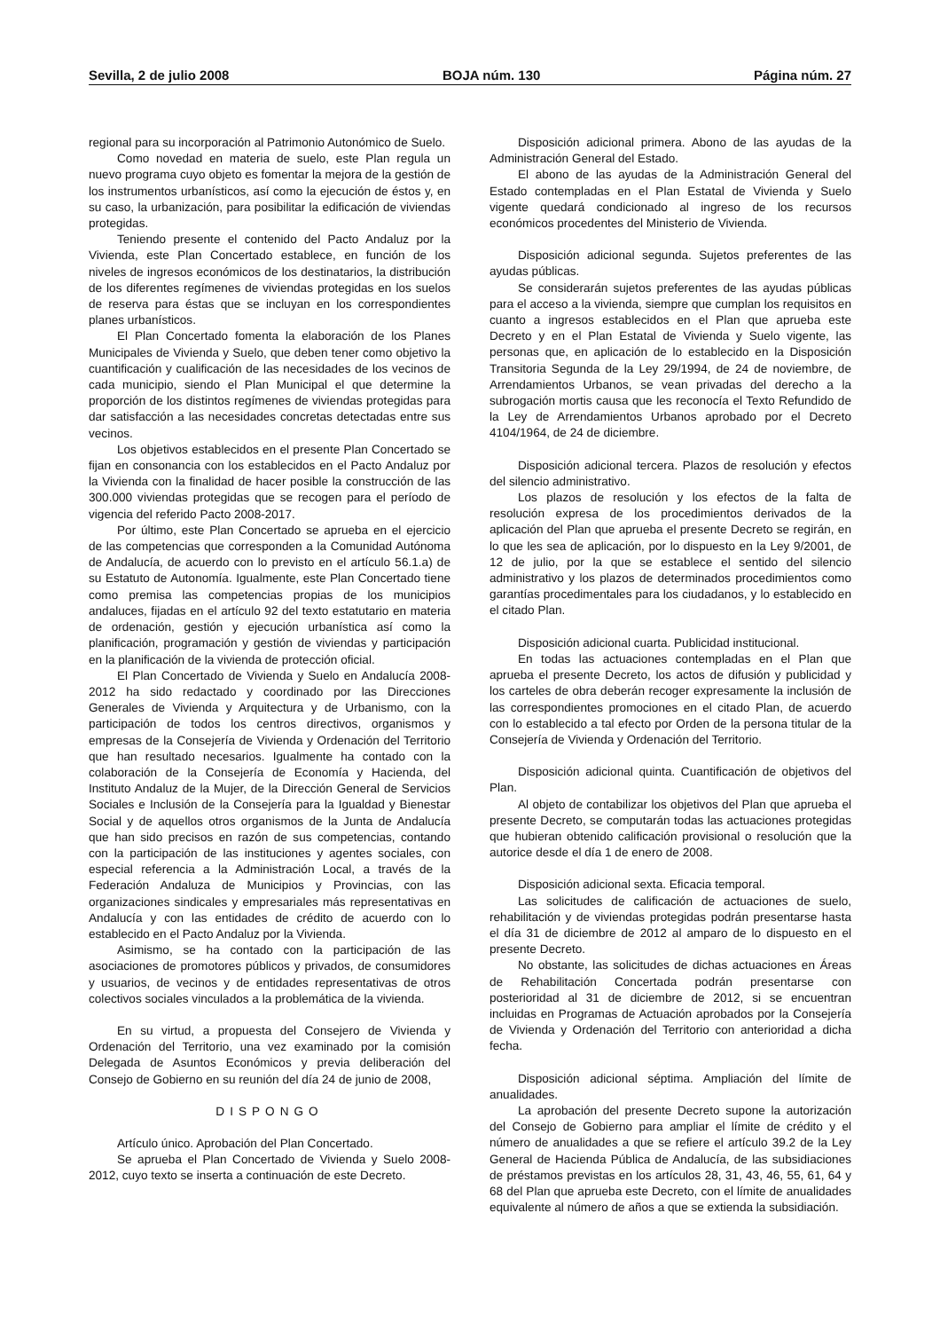Sevilla, 2 de julio 2008 BOJA núm. 130 Página núm. 27
regional para su incorporación al Patrimonio Autonómico de Suelo.
Como novedad en materia de suelo, este Plan regula un nuevo programa cuyo objeto es fomentar la mejora de la gestión de los instrumentos urbanísticos, así como la ejecución de éstos y, en su caso, la urbanización, para posibilitar la edificación de viviendas protegidas.
Teniendo presente el contenido del Pacto Andaluz por la Vivienda, este Plan Concertado establece, en función de los niveles de ingresos económicos de los destinatarios, la distribución de los diferentes regímenes de viviendas protegidas en los suelos de reserva para éstas que se incluyan en los correspondientes planes urbanísticos.
El Plan Concertado fomenta la elaboración de los Planes Municipales de Vivienda y Suelo, que deben tener como objetivo la cuantificación y cualificación de las necesidades de los vecinos de cada municipio, siendo el Plan Municipal el que determine la proporción de los distintos regímenes de viviendas protegidas para dar satisfacción a las necesidades concretas detectadas entre sus vecinos.
Los objetivos establecidos en el presente Plan Concertado se fijan en consonancia con los establecidos en el Pacto Andaluz por la Vivienda con la finalidad de hacer posible la construcción de las 300.000 viviendas protegidas que se recogen para el período de vigencia del referido Pacto 2008-2017.
Por último, este Plan Concertado se aprueba en el ejercicio de las competencias que corresponden a la Comunidad Autónoma de Andalucía, de acuerdo con lo previsto en el artículo 56.1.a) de su Estatuto de Autonomía. Igualmente, este Plan Concertado tiene como premisa las competencias propias de los municipios andaluces, fijadas en el artículo 92 del texto estatutario en materia de ordenación, gestión y ejecución urbanística así como la planificación, programación y gestión de viviendas y participación en la planificación de la vivienda de protección oficial.
El Plan Concertado de Vivienda y Suelo en Andalucía 2008-2012 ha sido redactado y coordinado por las Direcciones Generales de Vivienda y Arquitectura y de Urbanismo, con la participación de todos los centros directivos, organismos y empresas de la Consejería de Vivienda y Ordenación del Territorio que han resultado necesarios. Igualmente ha contado con la colaboración de la Consejería de Economía y Hacienda, del Instituto Andaluz de la Mujer, de la Dirección General de Servicios Sociales e Inclusión de la Consejería para la Igualdad y Bienestar Social y de aquellos otros organismos de la Junta de Andalucía que han sido precisos en razón de sus competencias, contando con la participación de las instituciones y agentes sociales, con especial referencia a la Administración Local, a través de la Federación Andaluza de Municipios y Provincias, con las organizaciones sindicales y empresariales más representativas en Andalucía y con las entidades de crédito de acuerdo con lo establecido en el Pacto Andaluz por la Vivienda.
Asimismo, se ha contado con la participación de las asociaciones de promotores públicos y privados, de consumidores y usuarios, de vecinos y de entidades representativas de otros colectivos sociales vinculados a la problemática de la vivienda.
En su virtud, a propuesta del Consejero de Vivienda y Ordenación del Territorio, una vez examinado por la comisión Delegada de Asuntos Económicos y previa deliberación del Consejo de Gobierno en su reunión del día 24 de junio de 2008,
DISPONGO
Artículo único. Aprobación del Plan Concertado.
Se aprueba el Plan Concertado de Vivienda y Suelo 2008-2012, cuyo texto se inserta a continuación de este Decreto.
Disposición adicional primera. Abono de las ayudas de la Administración General del Estado.
El abono de las ayudas de la Administración General del Estado contempladas en el Plan Estatal de Vivienda y Suelo vigente quedará condicionado al ingreso de los recursos económicos procedentes del Ministerio de Vivienda.
Disposición adicional segunda. Sujetos preferentes de las ayudas públicas.
Se considerarán sujetos preferentes de las ayudas públicas para el acceso a la vivienda, siempre que cumplan los requisitos en cuanto a ingresos establecidos en el Plan que aprueba este Decreto y en el Plan Estatal de Vivienda y Suelo vigente, las personas que, en aplicación de lo establecido en la Disposición Transitoria Segunda de la Ley 29/1994, de 24 de noviembre, de Arrendamientos Urbanos, se vean privadas del derecho a la subrogación mortis causa que les reconocía el Texto Refundido de la Ley de Arrendamientos Urbanos aprobado por el Decreto 4104/1964, de 24 de diciembre.
Disposición adicional tercera. Plazos de resolución y efectos del silencio administrativo.
Los plazos de resolución y los efectos de la falta de resolución expresa de los procedimientos derivados de la aplicación del Plan que aprueba el presente Decreto se regirán, en lo que les sea de aplicación, por lo dispuesto en la Ley 9/2001, de 12 de julio, por la que se establece el sentido del silencio administrativo y los plazos de determinados procedimientos como garantías procedimentales para los ciudadanos, y lo establecido en el citado Plan.
Disposición adicional cuarta. Publicidad institucional.
En todas las actuaciones contempladas en el Plan que aprueba el presente Decreto, los actos de difusión y publicidad y los carteles de obra deberán recoger expresamente la inclusión de las correspondientes promociones en el citado Plan, de acuerdo con lo establecido a tal efecto por Orden de la persona titular de la Consejería de Vivienda y Ordenación del Territorio.
Disposición adicional quinta. Cuantificación de objetivos del Plan.
Al objeto de contabilizar los objetivos del Plan que aprueba el presente Decreto, se computarán todas las actuaciones protegidas que hubieran obtenido calificación provisional o resolución que la autorice desde el día 1 de enero de 2008.
Disposición adicional sexta. Eficacia temporal.
Las solicitudes de calificación de actuaciones de suelo, rehabilitación y de viviendas protegidas podrán presentarse hasta el día 31 de diciembre de 2012 al amparo de lo dispuesto en el presente Decreto.
No obstante, las solicitudes de dichas actuaciones en Áreas de Rehabilitación Concertada podrán presentarse con posterioridad al 31 de diciembre de 2012, si se encuentran incluidas en Programas de Actuación aprobados por la Consejería de Vivienda y Ordenación del Territorio con anterioridad a dicha fecha.
Disposición adicional séptima. Ampliación del límite de anualidades.
La aprobación del presente Decreto supone la autorización del Consejo de Gobierno para ampliar el límite de crédito y el número de anualidades a que se refiere el artículo 39.2 de la Ley General de Hacienda Pública de Andalucía, de las subsidiaciones de préstamos previstas en los artículos 28, 31, 43, 46, 55, 61, 64 y 68 del Plan que aprueba este Decreto, con el límite de anualidades equivalente al número de años a que se extienda la subsidiación.